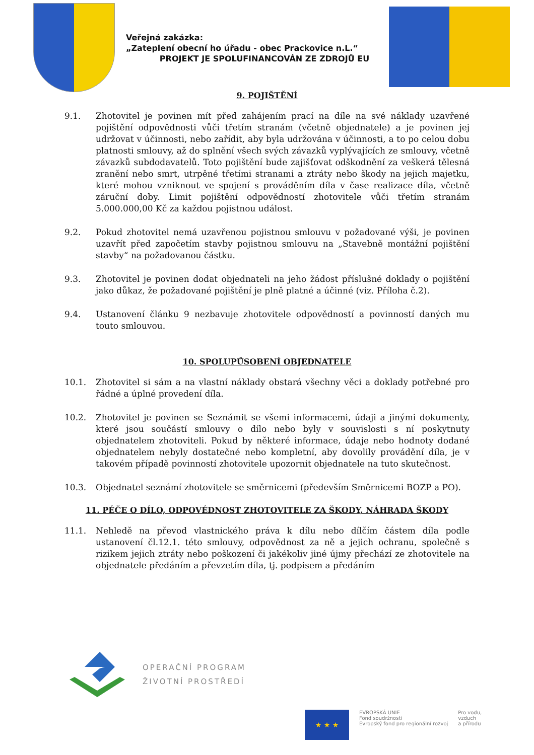Veřejná zakázka:
„Zateplení obecní ho úřadu - obec Prackovice n.L.“
PROJEKT JE SPOLUFINANCOVÁN ZE ZDROJŮ EU
9. POJIŠTĚNÍ
9.1. Zhotovitel je povinen mít před zahájením prací na díle na své náklady uzavřené pojištění odpovědnosti vůči třetím stranám (včetně objednatele) a je povinen jej udržovat v účinnosti, nebo zařídit, aby byla udržována v účinnosti, a to po celou dobu platnosti smlouvy, až do splnění všech svých závazků vyplývajících ze smlouvy, včetně závazků subdodavatelů. Toto pojištění bude zajišťovat odškodnění za veškerá tělesná zranění nebo smrt, utrpěné třetími stranami a ztráty nebo škody na jejich majetku, které mohou vzniknout ve spojení s prováděním díla v čase realizace díla, včetně záruční doby. Limit pojištění odpovědností zhotovitele vůči třetím stranám 5.000.000,00 Kč za každou pojistnou událost.
9.2. Pokud zhotovitel nemá uzavřenou pojistnou smlouvu v požadované výši, je povinen uzavřít před započetím stavby pojistnou smlouvu na „Stavebně montážní pojištění stavby“ na požadovanou částku.
9.3. Zhotovitel je povinen dodat objednateli na jeho žádost příslušné doklady o pojištění jako důkaz, že požadované pojištění je plně platné a účinné (viz. Příloha č.2).
9.4. Ustanovení článku 9 nezbavuje zhotovitele odpovědností a povinností daných mu touto smlouvou.
10. SPOLUPŮSOBENÍ OBJEDNATELE
10.1. Zhotovitel si sám a na vlastní náklady obstará všechny věci a doklady potřebné pro řádné a úplné provedení díla.
10.2. Zhotovitel je povinen se Seznámit se všemi informacemi, údaji a jinými dokumenty, které jsou součástí smlouvy o dílo nebo byly v souvislosti s ní poskytnuty objednatelem zhotoviteli. Pokud by některé informace, údaje nebo hodnoty dodané objednatelem nebyly dostatečné nebo kompletní, aby dovolily provádění díla, je v takovém případě povinností zhotovitele upozornit objednatele na tuto skutečnost.
10.3. Objednatel seznámí zhotovitele se směrnicemi (především Směrnicemi BOZP a PO).
11. PÉČE O DÍLO, ODPOVÉDNOST ZHOTOVITELE ZA ŠKODY, NÁHRADA ŠKODY
11.1. Nehledě na převod vlastnického práva k dílu nebo dílčím částem díla podle ustanovení čl.12.1. této smlouvy, odpovědnost za ně a jejich ochranu, společně s rizikem jejich ztráty nebo poškození či jakékoliv jiné újmy přechází ze zhotovitele na objednatele předáním a převzetím díla, tj. podpisem a předáním
OPERAČNÍ PROGRAM
ŽIVOTNÍ PROSTŘEDÍ
★ ★ ★
EVROPSKÁ UNIE
Fond soudržnosti
Evropský fond pro regionální rozvoj
Pro vodu,
vzduch
a přírodu